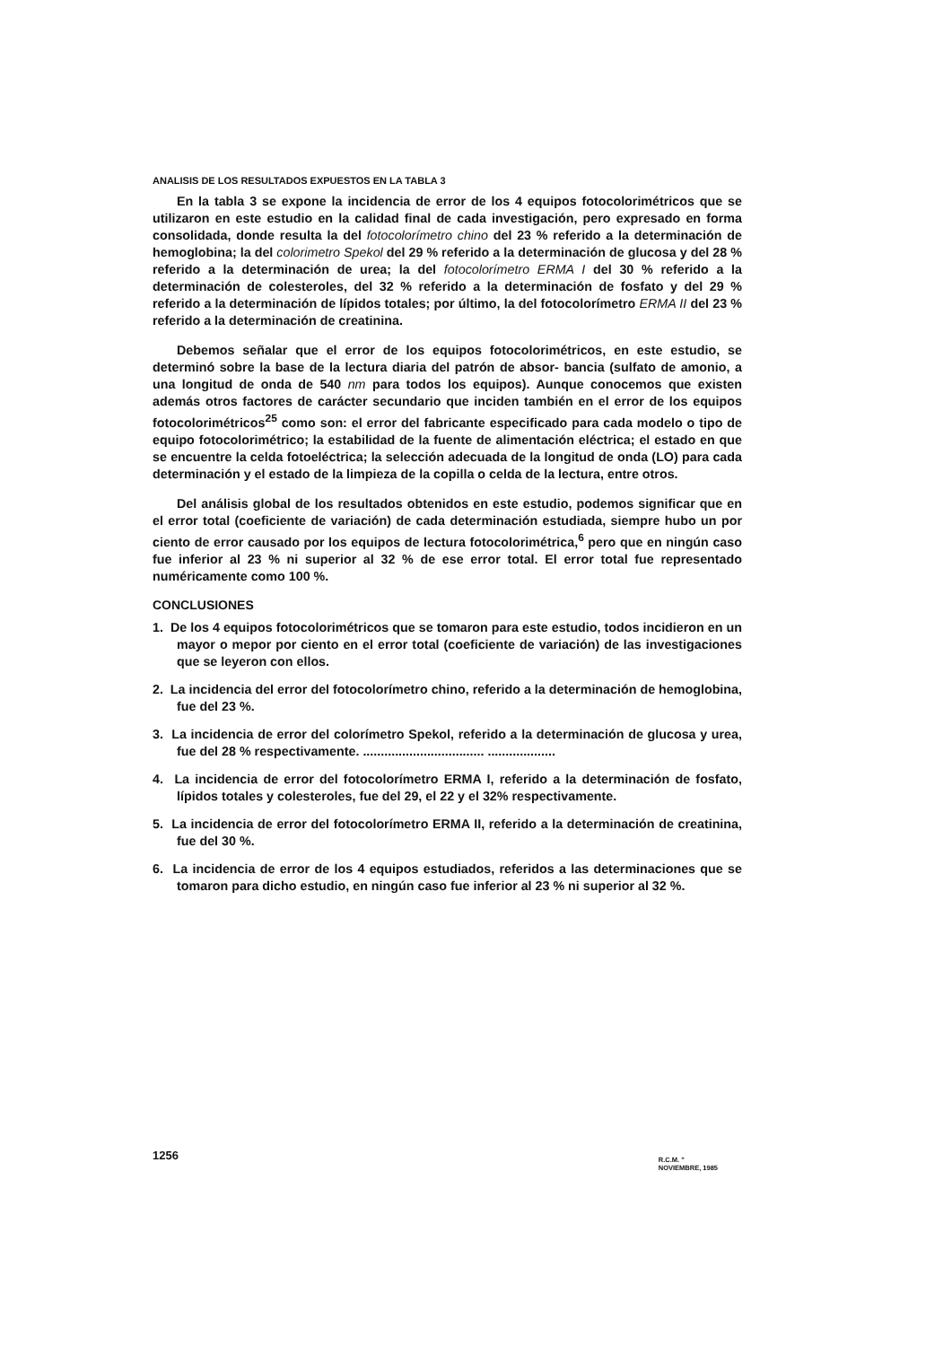ANALISIS DE LOS RESULTADOS EXPUESTOS EN LA TABLA 3
En la tabla 3 se expone la incidencia de error de los 4 equipos fotocolorimétricos que se utilizaron en este estudio en la calidad final de cada investigación, pero expresado en forma consolidada, donde resulta la del fotocolorímetro chino del 23 % referido a la determinación de hemoglobina; la del colorimetro Spekol del 29 % referido a la determinación de glucosa y del 28 % referido a la determinación de urea; la del fotocolorímetro ERMA I del 30 % referido a la determinación de colesteroles, del 32 % referido a la determinación de fosfato y del 29 % referido a la determinación de lípidos totales; por último, la del fotocolorímetro ERMA II del 23 % referido a la determinación de creatinina.
Debemos señalar que el error de los equipos fotocolorimétricos, en este estudio, se determinó sobre la base de la lectura diaria del patrón de absor- bancia (sulfato de amonio, a una longitud de onda de 540 nm para todos los equipos). Aunque conocemos que existen además otros factores de carácter secundario que inciden también en el error de los equipos fotocolorimétricos<sup>25</sup> como son: el error del fabricante especificado para cada modelo o tipo de equipo fotocolorimétrico; la estabilidad de la fuente de alimentación eléctrica; el estado en que se encuentre la celda fotoeléctrica; la selección adecuada de la longitud de onda (LO) para cada determinación y el estado de la limpieza de la copilla o celda de la lectura, entre otros.
Del análisis global de los resultados obtenidos en este estudio, podemos significar que en el error total (coeficiente de variación) de cada determinación estudiada, siempre hubo un por ciento de error causado por los equipos de lectura fotocolorimétrica,<sup>6</sup> pero que en ningún caso fue inferior al 23 % ni superior al 32 % de ese error total. El error total fue representado numéricamente como 100 %.
CONCLUSIONES
1. De los 4 equipos fotocolorimétricos que se tomaron para este estudio, todos incidieron en un mayor o mepor por ciento en el error total (coeficiente de variación) de las investigaciones que se leyeron con ellos.
2. La incidencia del error del fotocolorímetro chino, referido a la determinación de hemoglobina, fue del 23 %.
3. La incidencia de error del colorímetro Spekol, referido a la determinación de glucosa y urea, fue del 28 % respectivamente. .................................. ...................
4. La incidencia de error del fotocolorímetro ERMA I, referido a la determinación de fosfato, lípidos totales y colesteroles, fue del 29, el 22 y el 32% respectivamente.
5. La incidencia de error del fotocolorímetro ERMA II, referido a la determinación de creatinina, fue del 30 %.
6. La incidencia de error de los 4 equipos estudiados, referidos a las determinaciones que se tomaron para dicho estudio, en ningún caso fue inferior al 23 % ni superior al 32 %.
1256
R.C.M. "
NOVIEMBRE, 1985